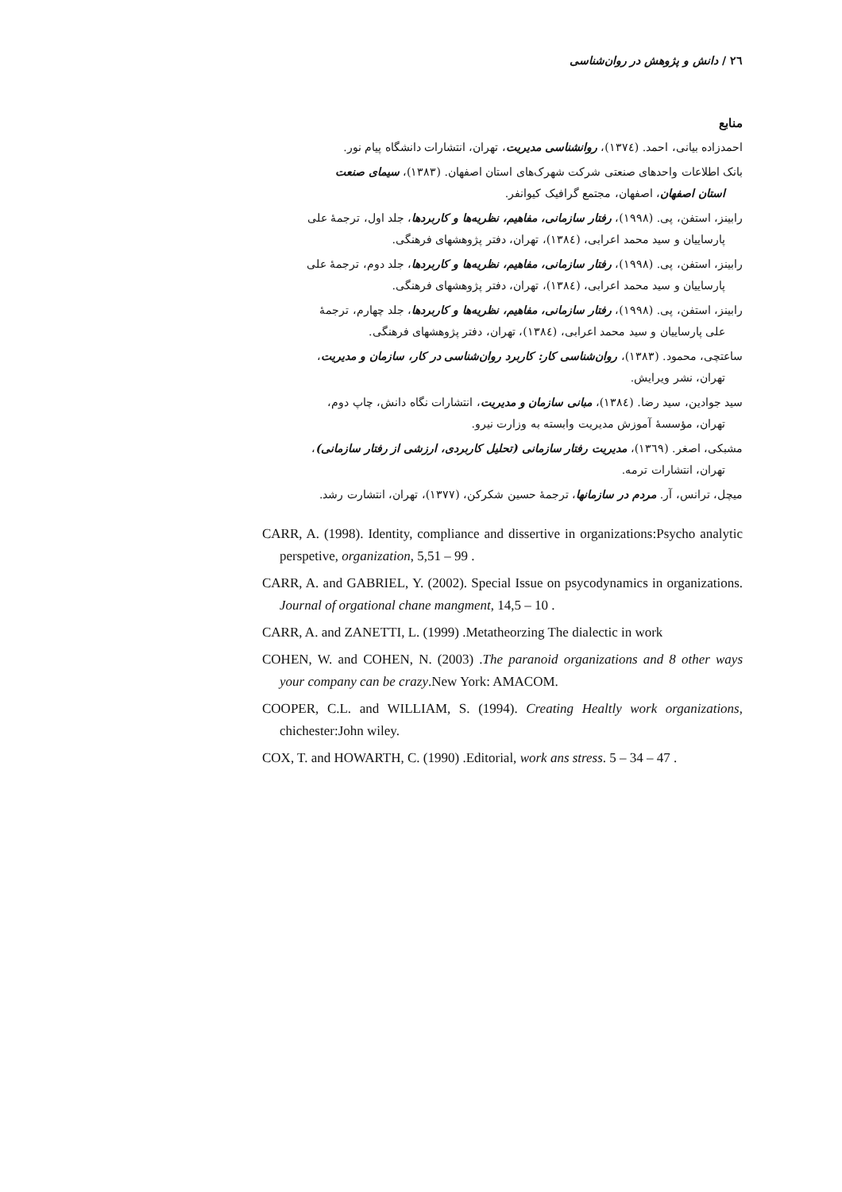٢٦ / دانش و پژوهش در روان‌شناسی
منابع
احمدزاده بیانی، احمد. (١٣٧٤)، روانشناسی مدیریت، تهران، انتشارات دانشگاه پیام نور.
بانک اطلاعات واحدهای صنعتی شرکت شهرک‌های استان اصفهان. (١٣٨٣)، سیمای صنعت
استان اصفهان، اصفهان، مجتمع گرافیک کیوانفر.
رابینز، استفن، پی. (١٩٩٨)، رفتار سازمانی، مفاهیم، نظریه‌ها و کاربردها، جلد اول، ترجمهٔ علی
پارساییان و سید محمد اعرابی، (١٣٨٤)، تهران، دفتر پژوهشهای فرهنگی.
رابینز، استفن، پی. (١٩٩٨)، رفتار سازمانی، مفاهیم، نظریه‌ها و کاربردها، جلد دوم، ترجمهٔ علی
پارساییان و سید محمد اعرابی، (١٣٨٤)، تهران، دفتر پژوهشهای فرهنگی.
رابینز، استفن، پی. (١٩٩٨)، رفتار سازمانی، مفاهیم، نظریه‌ها و کاربردها، جلد چهارم، ترجمهٔ
علی پارساییان و سید محمد اعرابی، (١٣٨٤)، تهران، دفتر پژوهشهای فرهنگی.
ساعتچی، محمود. (١٣٨٣)، روان‌شناسی کار: کاربرد روان‌شناسی در کار، سازمان و مدیریت،
تهران، نشر ویرایش.
سید جوادین، سید رضا. (١٣٨٤)، مبانی سازمان و مدیریت، انتشارات نگاه دانش، چاپ دوم،
تهران، مؤسسهٔ آموزش مدیریت وابسته به وزارت نیرو.
مشبکی، اصغر. (١٣٦٩)، مدیریت رفتار سازمانی (تحلیل کاربردی، ارزشی از رفتار سازمانی)،
تهران، انتشارات ترمه.
میچل، ترانس، آر. مردم در سازمانها، ترجمهٔ حسین شکرکن، (١٣٧٧)، تهران، انتشارت رشد.
CARR, A. (1998). Identity, compliance and dissertive in organizations:Psycho analytic perspetive, organization, 5,51 – 99 .
CARR, A. and GABRIEL, Y. (2002). Special Issue on psycodynamics in organizations. Journal of orgational chane mangment, 14,5 – 10 .
CARR, A. and ZANETTI, L. (1999) .Metatheorzing The dialectic in work
COHEN, W. and COHEN, N. (2003) .The paranoid organizations and 8 other ways your company can be crazy.New York: AMACOM.
COOPER, C.L. and WILLIAM, S. (1994). Creating Healtly work organizations, chichester:John wiley.
COX, T. and HOWARTH, C. (1990) .Editorial, work ans stress. 5 – 34 – 47 .